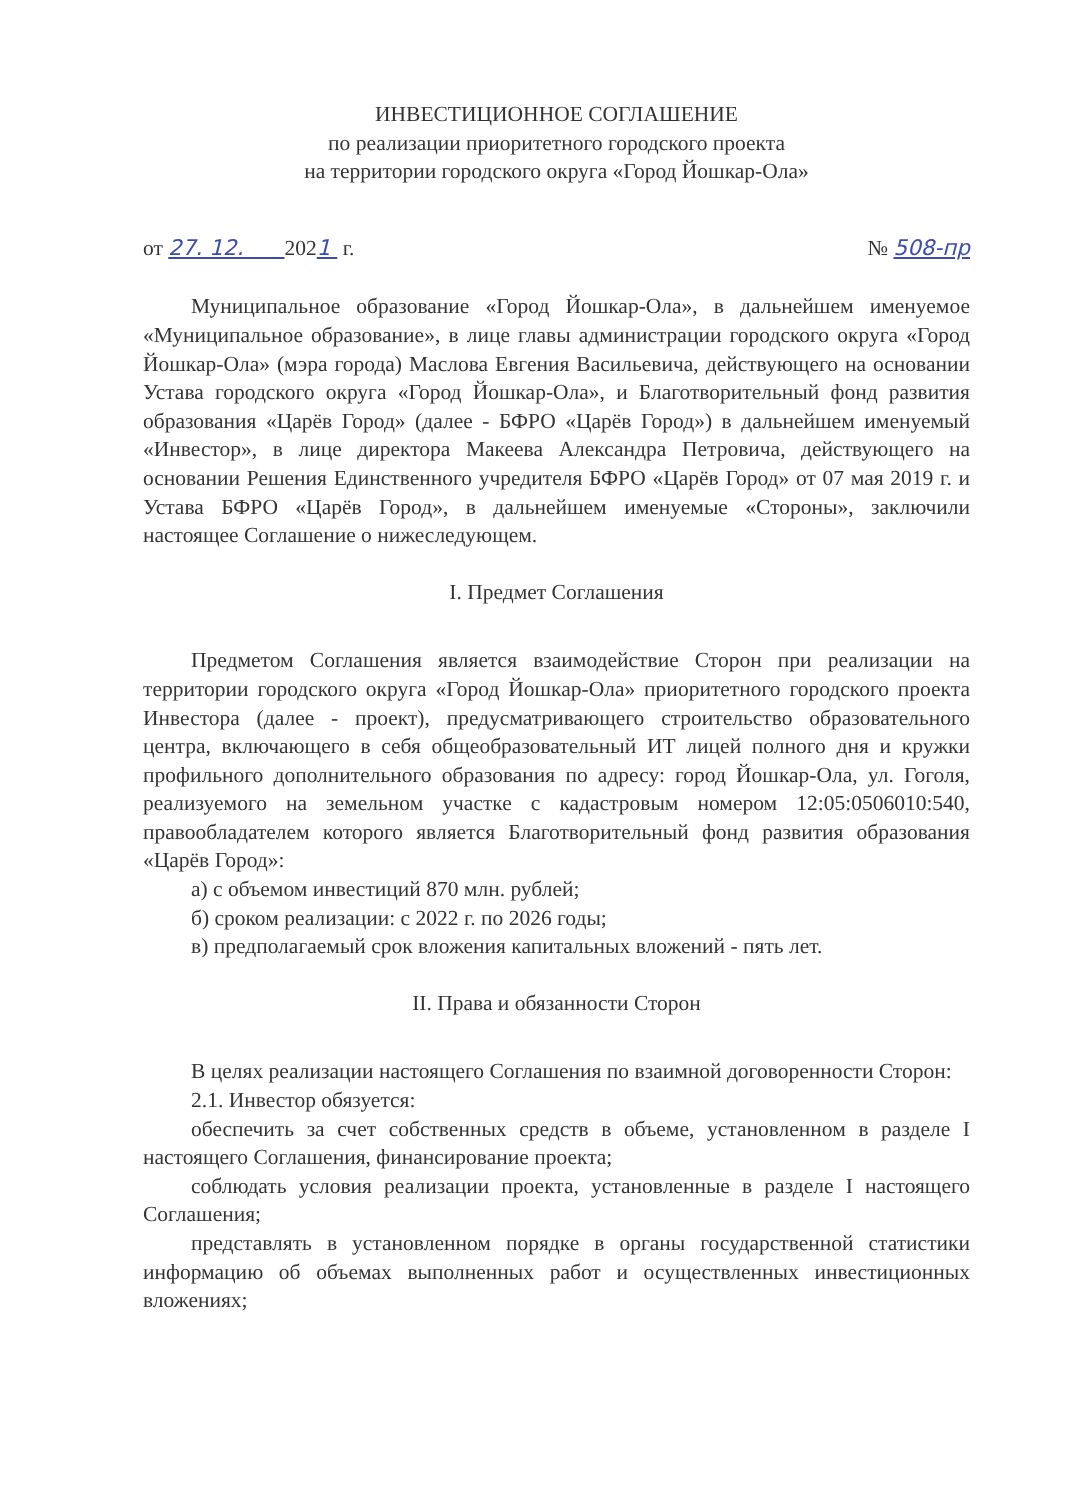ИНВЕСТИЦИОННОЕ СОГЛАШЕНИЕ
по реализации приоритетного городского проекта
на территории городского округа «Город Йошкар-Ола»
от 27. 12. 2021 г. № 508-пр
Муниципальное образование «Город Йошкар-Ола», в дальнейшем именуемое «Муниципальное образование», в лице главы администрации городского округа «Город Йошкар-Ола» (мэра города) Маслова Евгения Васильевича, действующего на основании Устава городского округа «Город Йошкар-Ола», и Благотворительный фонд развития образования «Царёв Город» (далее - БФРО «Царёв Город») в дальнейшем именуемый «Инвестор», в лице директора Макеева Александра Петровича, действующего на основании Решения Единственного учредителя БФРО «Царёв Город» от 07 мая 2019 г. и Устава БФРО «Царёв Город», в дальнейшем именуемые «Стороны», заключили настоящее Соглашение о нижеследующем.
I. Предмет Соглашения
Предметом Соглашения является взаимодействие Сторон при реализации на территории городского округа «Город Йошкар-Ола» приоритетного городского проекта Инвестора (далее - проект), предусматривающего строительство образовательного центра, включающего в себя общеобразовательный ИТ лицей полного дня и кружки профильного дополнительного образования по адресу: город Йошкар-Ола, ул. Гоголя, реализуемого на земельном участке с кадастровым номером 12:05:0506010:540, правообладателем которого является Благотворительный фонд развития образования «Царёв Город»:
а) с объемом инвестиций 870 млн. рублей;
б) сроком реализации: с 2022 г. по 2026 годы;
в) предполагаемый срок вложения капитальных вложений - пять лет.
II. Права и обязанности Сторон
В целях реализации настоящего Соглашения по взаимной договоренности Сторон:
2.1. Инвестор обязуется:
обеспечить за счет собственных средств в объеме, установленном в разделе I настоящего Соглашения, финансирование проекта;
соблюдать условия реализации проекта, установленные в разделе I настоящего Соглашения;
представлять в установленном порядке в органы государственной статистики информацию об объемах выполненных работ и осуществленных инвестиционных вложениях;